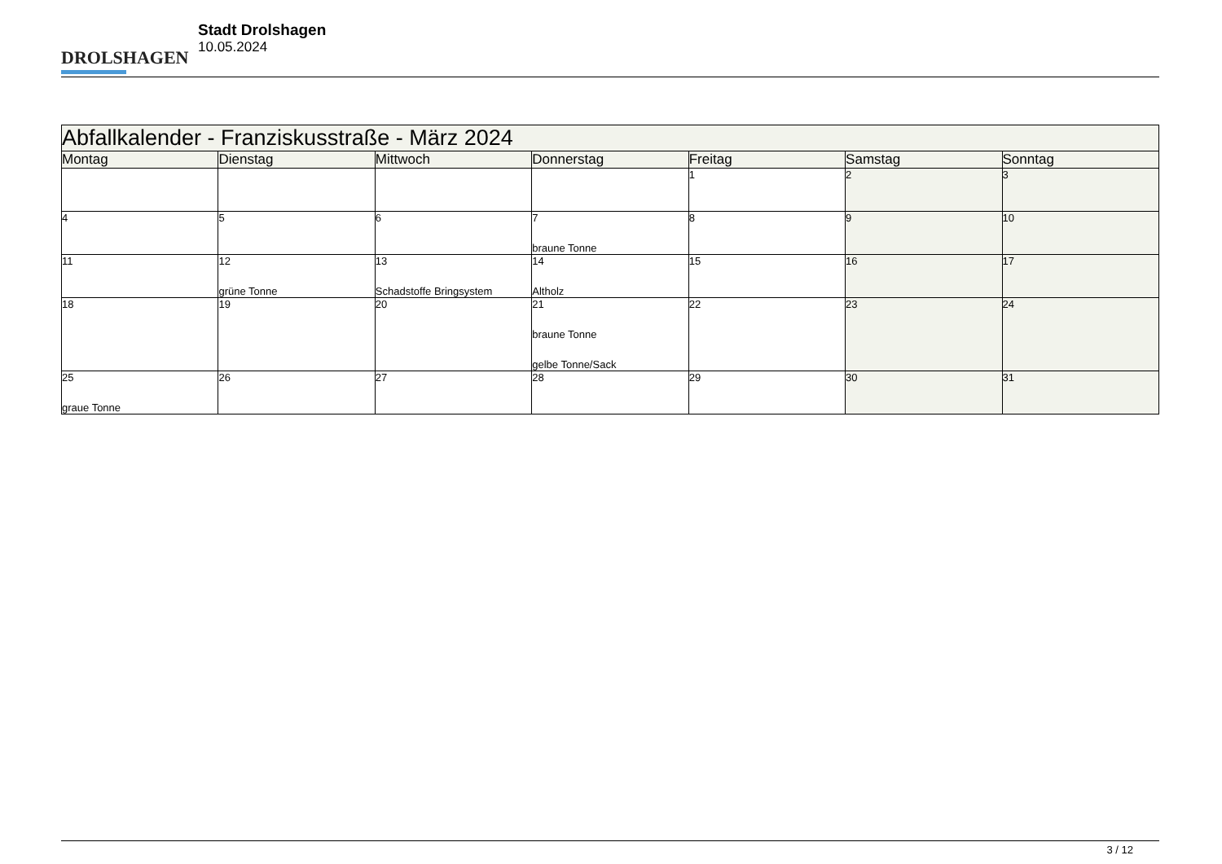DROLSHAGEN
Stadt Drolshagen
10.05.2024
| Abfallkalender - Franziskusstraße - März 2024 | | | | | | |
| --- | --- | --- | --- | --- | --- | --- |
| Montag | Dienstag | Mittwoch | Donnerstag | Freitag | Samstag | Sonntag |
| | | | | 1 | 2 | 3 |
| 4 | 5 | 6 | 7 braune Tonne | 8 | 9 | 10 |
| 11 | 12 grüne Tonne | 13 Schadstoffe Bringsystem | 14 Altholz | 15 | 16 | 17 |
| 18 | 19 | 20 | 21 braune Tonne gelbe Tonne/Sack | 22 | 23 | 24 |
| 25 graue Tonne | 26 | 27 | 28 | 29 | 30 | 31 |
3 / 12